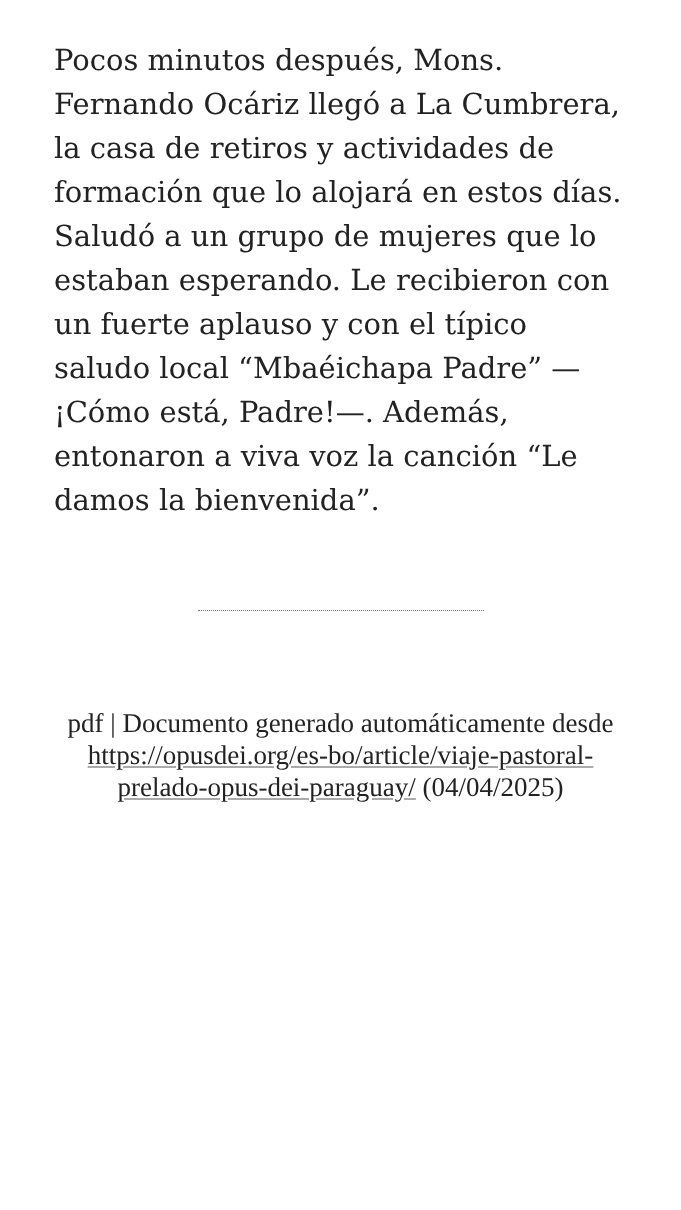Pocos minutos después, Mons. Fernando Ocáriz llegó a La Cumbrera, la casa de retiros y actividades de formación que lo alojará en estos días. Saludó a un grupo de mujeres que lo estaban esperando. Le recibieron con un fuerte aplauso y con el típico saludo local “Mbaéichapa Padre” —¡Cómo está, Padre!—. Además, entonaron a viva voz la canción “Le damos la bienvenida”.
pdf | Documento generado automáticamente desde https://opusdei.org/es-bo/article/viaje-pastoral-prelado-opus-dei-paraguay/ (04/04/2025)